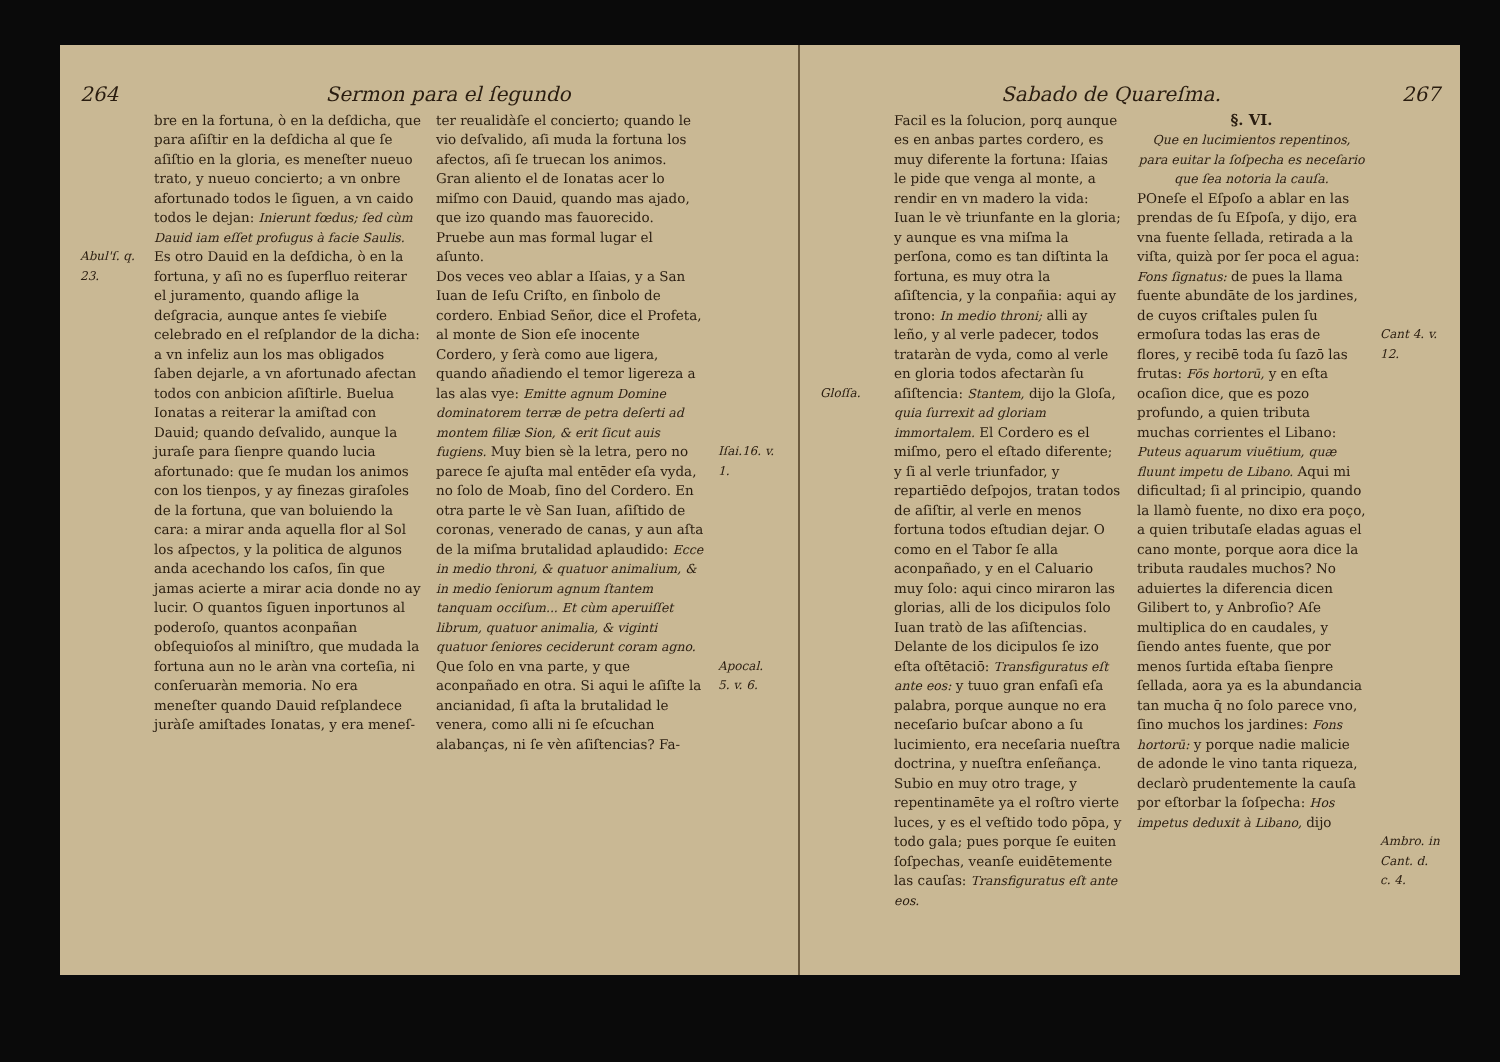264 Sermon para el ſegundo
Abul'ſ. q. 23.
bre en la fortuna, ò en la deſdicha, que para aſiſtir en la deſdicha al que ſe aſiſtio en la gloria, es meneſter nueuo trato, y nueuo concierto; a vn onbre afortunado todos le ſiguen, a vn caido todos le dejan: Inierunt fœdus; ſed cùm Dauid iam eſſet profugus à facie Saulis. Es otro Dauid en la deſdicha, ò en la fortuna, y aſi no es ſuperfluo reiterar el juramento, quando aflige la deſgracia, aunque antes ſe viebiſe celebrado en el reſplandor de la dicha: a vn infeliz aun los mas obligados ſaben dejarle, a vn afortunado afectan todos con anbicion aſiſtirle. Buelua Ionatas a reiterar la amiſtad con Dauid; quando deſvalido, aunque la juraſe para ſienpre quando lucia afortunado: que ſe mudan los animos con los tienpos, y ay finezas giraſoles de la fortuna, que van boluiendo la cara: a mirar anda aquella flor al Sol los aſpectos, y la politica de algunos anda acechando los caſos, ſin que jamas acierte a mirar acia donde no ay lucir. O quantos ſiguen inportunos al poderoſo, quantos aconpañan obſequioſos al miniſtro, que mudada la fortuna aun no le aràn vna corteſia, ni conſeruaràn memoria. No era meneſter quando Dauid reſplandece juràſe amiſtades Ionatas, y era meneſ-
ter reualidàſe el concierto; quando le vio deſvalido, aſi muda la fortuna los afectos, aſi ſe truecan los animos. Gran aliento el de Ionatas acer lo miſmo con Dauid, quando mas ajado, que izo quando mas fauorecido. Pruebe aun mas formal lugar el aſunto.
Dos veces veo ablar a Iſaias, y a San Iuan de Ieſu Criſto, en ſinbolo de cordero. Enbiad Señor, dice el Profeta, al monte de Sion eſe inocente Cordero, y ſerà como aue ligera, quando añadiendo el temor ligereza a las alas vye: Emitte agnum Domine dominatorem terræ de petra deſerti ad montem filiæ Sion, & erit ſicut auis fugiens. Muy bien sè la letra, pero no parece ſe ajuſta mal entēder eſa vyda, no ſolo de Moab, ſino del Cordero. En otra parte le vè San Iuan, aſiſtido de coronas, venerado de canas, y aun aſta de la miſma brutalidad aplaudido: Ecce in medio throni, & quatuor animalium, & in medio ſeniorum agnum ſtantem tanquam occiſum... Et cùm aperuiſſet librum, quatuor animalia, & viginti quatuor ſeniores ceciderunt coram agno. Que ſolo en vna parte, y que aconpañado en otra. Si aqui le aſiſte la ancianidad, ſi aſta la brutalidad le venera, como alli ni ſe eſcuchan alabanças, ni ſe vèn aſiſtencias? Fa-
Iſai.16. v. 1.
Apocal. 5. v. 6.
Sabado de Quareſma. 267
Gloſſa. Facil es la ſolucion, porq aunque es en anbas partes cordero, es muy diferente la fortuna: Iſaias le pide que venga al monte, a rendir en vn madero la vida: Iuan le vè triunfante en la gloria; y aunque es vna miſma la perſona, como es tan diſtinta la fortuna, es muy otra la aſiſtencia, y la conpañia: aqui ay trono: In medio throni; alli ay leño, y al verle padecer, todos trataràn de vyda, como al verle en gloria todos afectaràn ſu aſiſtencia: Stantem, dijo la Gloſa, quia ſurrexit ad gloriam immortalem. El Cordero es el miſmo, pero el eſtado diferente; y ſi al verle triunfador, y repartiēdo deſpojos, tratan todos de aſiſtir, al verle en menos fortuna todos eſtudian dejar. O como en el Tabor ſe alla aconpañado, y en el Caluario muy ſolo: aqui cinco miraron las glorias, alli de los dicipulos ſolo Iuan tratò de las aſiſtencias. Delante de los dicipulos ſe izo eſta oſtētaciō: Transfiguratus eſt ante eos: y tuuo gran enfaſi eſa palabra, porque aunque no era neceſario buſcar abono a ſu lucimiento, era neceſaria nueſtra doctrina, y nueſtra enſeñança. Subio en muy otro trage, y repentinamēte ya el roſtro vierte luces, y es el veſtido todo pōpa, y todo gala; pues porque ſe euiten ſoſpechas, veanſe euidētemente las cauſas: Transfiguratus eſt ante eos.
§. VI.
Que en lucimientos repentinos, para euitar la ſoſpecha es neceſario que ſea notoria la cauſa.
POneſe el Eſpoſo a ablar en las prendas de ſu Eſpoſa, y dijo, era vna fuente ſellada, retirada a la viſta, quizà por ſer poca el agua: Fons ſignatus: de pues la llama fuente abundāte de los jardines, de cuyos criſtales pulen ſu ermoſura todas las eras de flores, y recibē toda ſu ſazō las frutas: Fōs hortorū, y en eſta ocaſion dice, que es pozo profundo, a quien tributa muchas corrientes el Libano: Puteus aquarum viuētium, quæ fluunt impetu de Libano. Aqui mi dificultad; ſi al principio, quando la llamò fuente, no dixo era poço, a quien tributaſe eladas aguas el cano monte, porque aora dice la tributa raudales muchos? No aduiertes la diferencia dicen Gilibert to, y Anbroſio? Aſe multiplica do en caudales, y ſiendo antes fuente, que por menos ſurtida eſtaba ſienpre ſellada, aora ya es la abundancia tan mucha q̄ no ſolo parece vno, ſino muchos los jardines: Fons hortorū: y porque nadie malicie de adonde le vino tanta riqueza, declarò prudentemente la cauſa por eſtorbar la ſoſpecha: Hos impetus deduxit à Libano, dijo
Cant 4. v. 12.
Ambro. in Cant. d. c. 4.